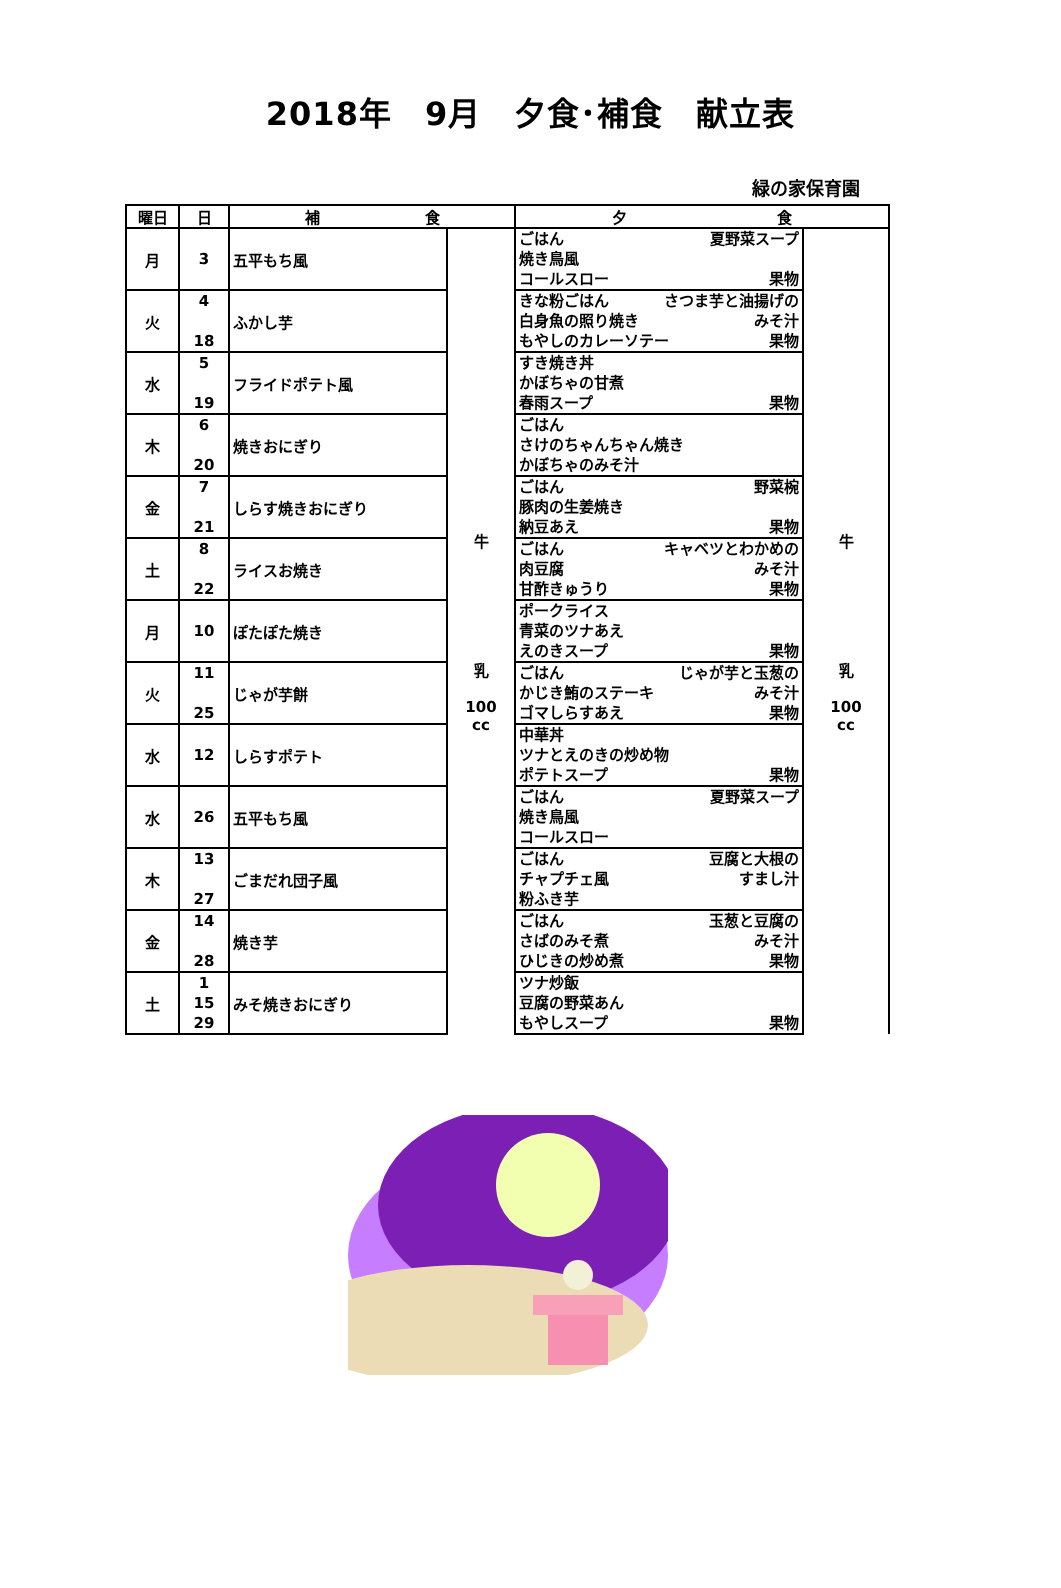2018年　9月　夕食･補食　献立表
緑の家保育園
| 曜日 | 日 | 補 食 | | 夕 食 | |
| --- | --- | --- | --- | --- | --- |
| 月 | 3 | 五平もち風 | 牛 乳 100 cc | ごはん 夏野菜スープ 焼き鳥風 コールスロー 果物 | 牛 乳 100 cc |
| 火 | 4 18 | ふかし芋 | | きな粉ごはん さつま芋と油揚げの 白身魚の照り焼き みそ汁 もやしのカレーソテー 果物 | |
| 水 | 5 19 | フライドポテト風 | | すき焼き丼 かぼちゃの甘煮 春雨スープ 果物 | |
| 木 | 6 20 | 焼きおにぎり | | ごはん さけのちゃんちゃん焼き かぼちゃのみそ汁 | |
| 金 | 7 21 | しらす焼きおにぎり | | ごはん 野菜椀 豚肉の生姜焼き 納豆あえ 果物 | |
| 土 | 8 22 | ライスお焼き | | ごはん キャベツとわかめの 肉豆腐 みそ汁 甘酢きゅうり 果物 | |
| 月 | 10 | ぽたぽた焼き | | ポークライス 青菜のツナあえ えのきスープ 果物 | |
| 火 | 11 25 | じゃが芋餅 | | ごはん じゃが芋と玉葱の かじき鮪のステーキ みそ汁 ゴマしらすあえ 果物 | |
| 水 | 12 | しらすポテト | | 中華丼 ツナとえのきの炒め物 ポテトスープ 果物 | |
| 水 | 26 | 五平もち風 | | ごはん 夏野菜スープ 焼き鳥風 コールスロー | |
| 木 | 13 27 | ごまだれ団子風 | | ごはん 豆腐と大根の チャプチェ風 すまし汁 粉ふき芋 | |
| 金 | 14 28 | 焼き芋 | | ごはん 玉葱と豆腐の さばのみそ煮 みそ汁 ひじきの炒め煮 果物 | |
| 土 | 1 15 29 | みそ焼きおにぎり | | ツナ炒飯 豆腐の野菜あん もやしスープ 果物 | |